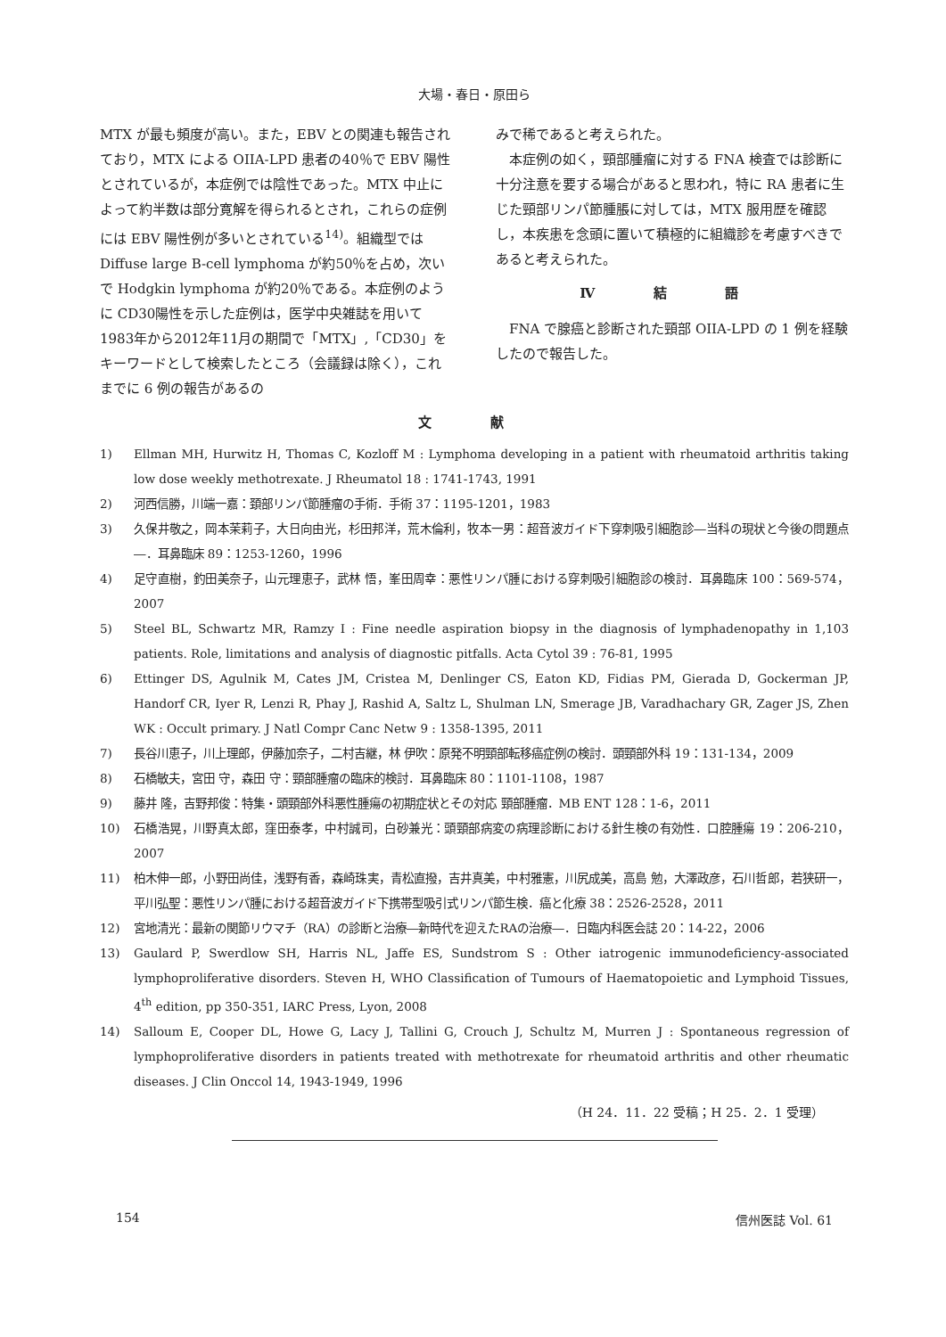大場・春日・原田ら
MTX が最も頻度が高い。また，EBV との関連も報告されており，MTX による OIIA-LPD 患者の40％で EBV 陽性とされているが，本症例では陰性であった。MTX 中止によって約半数は部分寛解を得られるとされ，これらの症例には EBV 陽性例が多いとされている<sup>14)</sup>。組織型ではDiffuse large B-cell lymphoma が約50％を占め，次いで Hodgkin lymphoma が約20％である。本症例のように CD30陽性を示した症例は，医学中央雑誌を用いて1983年から2012年11月の期間で「MTX」,「CD30」をキーワードとして検索したところ（会議録は除く），これまでに 6 例の報告があるの
みで稀であると考えられた。
本症例の如く，頸部腫瘤に対する FNA 検査では診断に十分注意を要する場合があると思われ，特に RA 患者に生じた頸部リンパ節腫脹に対しては，MTX 服用歴を確認し，本疾患を念頭に置いて積極的に組織診を考慮すべきであると考えられた。
Ⅳ 結 語
FNA で腺癌と診断された頸部 OIIA-LPD の 1 例を経験したので報告した。
文 献
1) Ellman MH, Hurwitz H, Thomas C, Kozloff M : Lymphoma developing in a patient with rheumatoid arthritis taking low dose weekly methotrexate. J Rheumatol 18 : 1741-1743, 1991
2) 河西信勝，川端一嘉：頚部リンパ節腫瘤の手術．手術 37：1195-1201，1983
3) 久保井敬之，岡本茉莉子，大日向由光，杉田邦洋，荒木倫利，牧本一男：超音波ガイド下穿刺吸引細胞診―当科の現状と今後の問題点―．耳鼻臨床 89：1253-1260，1996
4) 足守直樹，釣田美奈子，山元理恵子，武林 悟，峯田周幸：悪性リンパ腫における穿刺吸引細胞診の検討．耳鼻臨床 100：569-574，2007
5) Steel BL, Schwartz MR, Ramzy I : Fine needle aspiration biopsy in the diagnosis of lymphadenopathy in 1,103 patients. Role, limitations and analysis of diagnostic pitfalls. Acta Cytol 39 : 76-81, 1995
6) Ettinger DS, Agulnik M, Cates JM, Cristea M, Denlinger CS, Eaton KD, Fidias PM, Gierada D, Gockerman JP, Handorf CR, Iyer R, Lenzi R, Phay J, Rashid A, Saltz L, Shulman LN, Smerage JB, Varadhachary GR, Zager JS, Zhen WK : Occult primary. J Natl Compr Canc Netw 9 : 1358-1395, 2011
7) 長谷川恵子，川上理郎，伊藤加奈子，二村吉継，林 伊吹：原発不明頸部転移癌症例の検討．頭頸部外科 19：131-134，2009
8) 石橋敏夫，宮田 守，森田 守：頸部腫瘤の臨床的検討．耳鼻臨床 80：1101-1108，1987
9) 藤井 隆，吉野邦俊：特集・頭頸部外科悪性腫瘍の初期症状とその対応 頸部腫瘤．MB ENT 128：1-6，2011
10) 石橋浩晃，川野真太郎，窪田泰孝，中村誠司，白砂兼光：頭頸部病変の病理診断における針生検の有効性．口腔腫瘍 19：206-210，2007
11) 柏木伸一郎，小野田尚佳，浅野有香，森崎珠実，青松直撥，吉井真美，中村雅憲，川尻成美，高島 勉，大澤政彦，石川哲郎，若狭研一，平川弘聖：悪性リンパ腫における超音波ガイド下携帯型吸引式リンパ節生検．癌と化療 38：2526-2528，2011
12) 宮地清光：最新の関節リウマチ（RA）の診断と治療―新時代を迎えたRAの治療―．日臨内科医会誌 20：14-22，2006
13) Gaulard P, Swerdlow SH, Harris NL, Jaffe ES, Sundstrom S : Other iatrogenic immunodeficiency-associated lymphoproliferative disorders. Steven H, WHO Classification of Tumours of Haematopoietic and Lymphoid Tissues, 4<sup>th</sup> edition, pp 350-351, IARC Press, Lyon, 2008
14) Salloum E, Cooper DL, Howe G, Lacy J, Tallini G, Crouch J, Schultz M, Murren J : Spontaneous regression of lymphoproliferative disorders in patients treated with methotrexate for rheumatoid arthritis and other rheumatic diseases. J Clin Onccol 14, 1943-1949, 1996
（H 24．11．22 受稿；H 25．2．1 受理）
154 信州医誌 Vol. 61